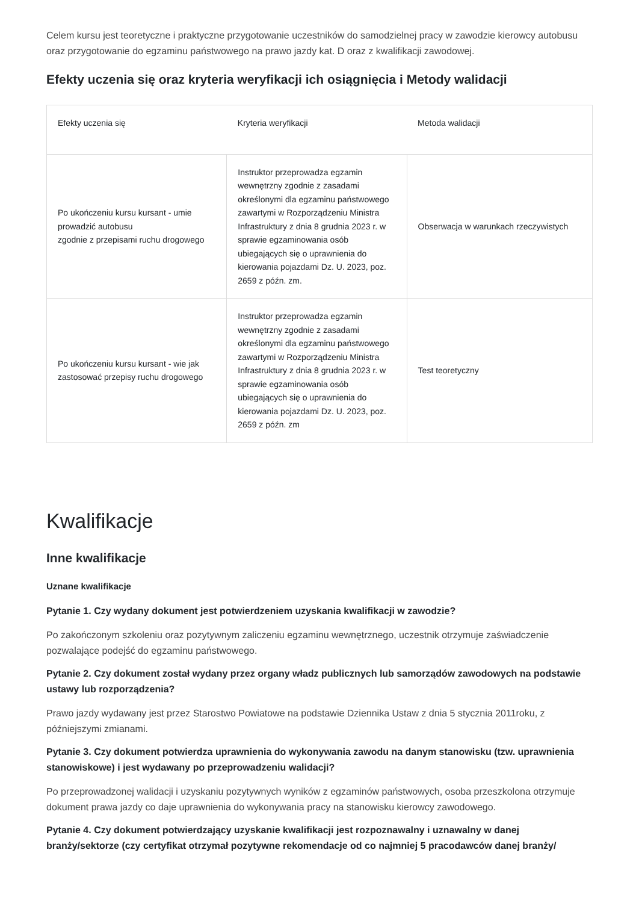Celem kursu jest teoretyczne i praktyczne przygotowanie uczestników do samodzielnej pracy w zawodzie kierowcy autobusu oraz przygotowanie do egzaminu państwowego na prawo jazdy kat. D oraz z kwalifikacji zawodowej.
Efekty uczenia się oraz kryteria weryfikacji ich osiągnięcia i Metody walidacji
| Efekty uczenia się | Kryteria weryfikacji | Metoda walidacji |
| --- | --- | --- |
| Po ukończeniu kursu kursant - umie prowadzić autobusu zgodnie z przepisami ruchu drogowego | Instruktor przeprowadza egzamin wewnętrzny zgodnie z zasadami określonymi dla egzaminu państwowego zawartymi w Rozporządzeniu Ministra Infrastruktury z dnia 8 grudnia 2023 r. w sprawie egzaminowania osób ubiegających się o uprawnienia do kierowania pojazdami Dz. U. 2023, poz. 2659 z późn. zm. | Obserwacja w warunkach rzeczywistych |
| Po ukończeniu kursu kursant - wie jak zastosować przepisy ruchu drogowego | Instruktor przeprowadza egzamin wewnętrzny zgodnie z zasadami określonymi dla egzaminu państwowego zawartymi w Rozporządzeniu Ministra Infrastruktury z dnia 8 grudnia 2023 r. w sprawie egzaminowania osób ubiegających się o uprawnienia do kierowania pojazdami Dz. U. 2023, poz. 2659 z późn. zm | Test teoretyczny |
Kwalifikacje
Inne kwalifikacje
Uznane kwalifikacje
Pytanie 1. Czy wydany dokument jest potwierdzeniem uzyskania kwalifikacji w zawodzie?
Po zakończonym szkoleniu oraz pozytywnym zaliczeniu egzaminu wewnętrznego, uczestnik otrzymuje zaświadczenie pozwalające podejść do egzaminu państwowego.
Pytanie 2. Czy dokument został wydany przez organy władz publicznych lub samorządów zawodowych na podstawie ustawy lub rozporządzenia?
Prawo jazdy wydawany jest przez Starostwo Powiatowe na podstawie Dziennika Ustaw z dnia 5 stycznia 2011roku, z późniejszymi zmianami.
Pytanie 3. Czy dokument potwierdza uprawnienia do wykonywania zawodu na danym stanowisku (tzw. uprawnienia stanowiskowe) i jest wydawany po przeprowadzeniu walidacji?
Po przeprowadzonej walidacji i uzyskaniu pozytywnych wyników z egzaminów państwowych, osoba przeszkolona otrzymuje dokument prawa jazdy co daje uprawnienia do wykonywania pracy na stanowisku kierowcy zawodowego.
Pytanie 4. Czy dokument potwierdzający uzyskanie kwalifikacji jest rozpoznawalny i uznawalny w danej branży/sektorze (czy certyfikat otrzymał pozytywne rekomendacje od co najmniej 5 pracodawców danej branży/